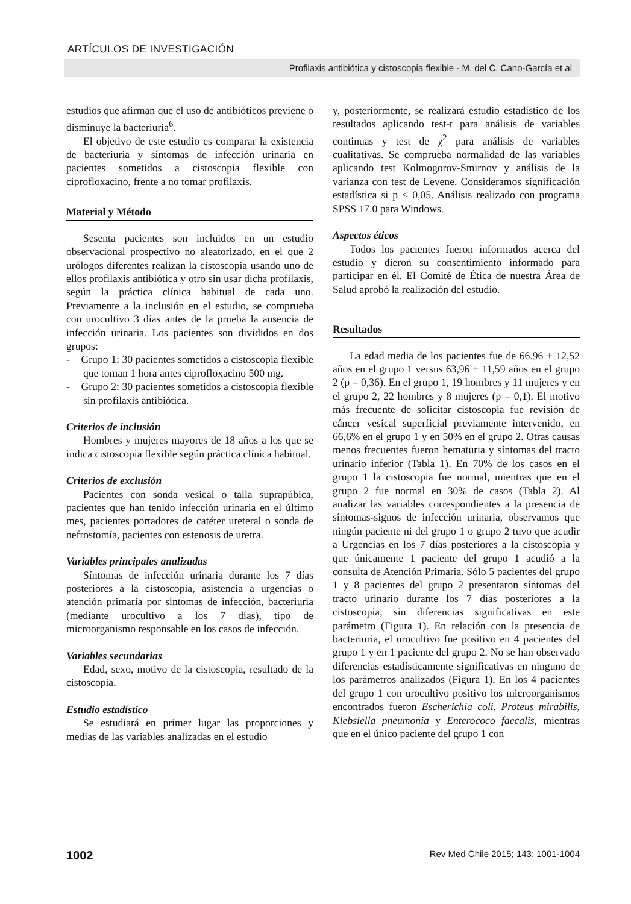ARTÍCULOS DE INVESTIGACIÓN
Profilaxis antibiótica y cistoscopia flexible - M. del C. Cano-García et al
estudios que afirman que el uso de antibióticos previene o disminuye la bacteriuria<sup>6</sup>.
El objetivo de este estudio es comparar la existencia de bacteriuria y síntomas de infección urinaria en pacientes sometidos a cistoscopia flexible con ciprofloxacino, frente a no tomar profilaxis.
Material y Método
Sesenta pacientes son incluidos en un estudio observacional prospectivo no aleatorizado, en el que 2 urólogos diferentes realizan la cistoscopia usando uno de ellos profilaxis antibiótica y otro sin usar dicha profilaxis, según la práctica clínica habitual de cada uno. Previamente a la inclusión en el estudio, se comprueba con urocultivo 3 días antes de la prueba la ausencia de infección urinaria. Los pacientes son divididos en dos grupos:
- Grupo 1: 30 pacientes sometidos a cistoscopia flexible que toman 1 hora antes ciprofloxacino 500 mg.
- Grupo 2: 30 pacientes sometidos a cistoscopia flexible sin profilaxis antibiótica.
Criterios de inclusión
Hombres y mujeres mayores de 18 años a los que se indica cistoscopia flexible según práctica clínica habitual.
Criterios de exclusión
Pacientes con sonda vesical o talla suprapúbica, pacientes que han tenido infección urinaria en el último mes, pacientes portadores de catéter ureteral o sonda de nefrostomía, pacientes con estenosis de uretra.
Variables principales analizadas
Síntomas de infección urinaria durante los 7 días posteriores a la cistoscopia, asistencia a urgencias o atención primaria por síntomas de infección, bacteriuria (mediante urocultivo a los 7 días), tipo de microorganismo responsable en los casos de infección.
Variables secundarias
Edad, sexo, motivo de la cistoscopia, resultado de la cistoscopia.
Estudio estadístico
Se estudiará en primer lugar las proporciones y medias de las variables analizadas en el estudio
y, posteriormente, se realizará estudio estadístico de los resultados aplicando test-t para análisis de variables continuas y test de χ<sup>2</sup> para análisis de variables cualitativas. Se comprueba normalidad de las variables aplicando test Kolmogorov-Smirnov y análisis de la varianza con test de Levene. Consideramos significación estadística si p ≤ 0,05. Análisis realizado con programa SPSS 17.0 para Windows.
Aspectos éticos
Todos los pacientes fueron informados acerca del estudio y dieron su consentimiento informado para participar en él. El Comité de Ética de nuestra Área de Salud aprobó la realización del estudio.
Resultados
La edad media de los pacientes fue de 66.96 ± 12,52 años en el grupo 1 versus 63,96 ± 11,59 años en el grupo 2 (p = 0,36). En el grupo 1, 19 hombres y 11 mujeres y en el grupo 2, 22 hombres y 8 mujeres (p = 0,1). El motivo más frecuente de solicitar cistoscopia fue revisión de cáncer vesical superficial previamente intervenido, en 66,6% en el grupo 1 y en 50% en el grupo 2. Otras causas menos frecuentes fueron hematuria y síntomas del tracto urinario inferior (Tabla 1). En 70% de los casos en el grupo 1 la cistoscopia fue normal, mientras que en el grupo 2 fue normal en 30% de casos (Tabla 2). Al analizar las variables correspondientes a la presencia de síntomas-signos de infección urinaria, observamos que ningún paciente ni del grupo 1 o grupo 2 tuvo que acudir a Urgencias en los 7 días posteriores a la cistoscopia y que únicamente 1 paciente del grupo 1 acudió a la consulta de Atención Primaria. Sólo 5 pacientes del grupo 1 y 8 pacientes del grupo 2 presentaron síntomas del tracto urinario durante los 7 días posteriores a la cistoscopia, sin diferencias significativas en este parámetro (Figura 1). En relación con la presencia de bacteriuria, el urocultivo fue positivo en 4 pacientes del grupo 1 y en 1 paciente del grupo 2. No se han observado diferencias estadísticamente significativas en ninguno de los parámetros analizados (Figura 1). En los 4 pacientes del grupo 1 con urocultivo positivo los microorganismos encontrados fueron Escherichia coli, Proteus mirabilis, Klebsiella pneumonia y Enterococo faecalis, mientras que en el único paciente del grupo 1 con
1002 Rev Med Chile 2015; 143: 1001-1004